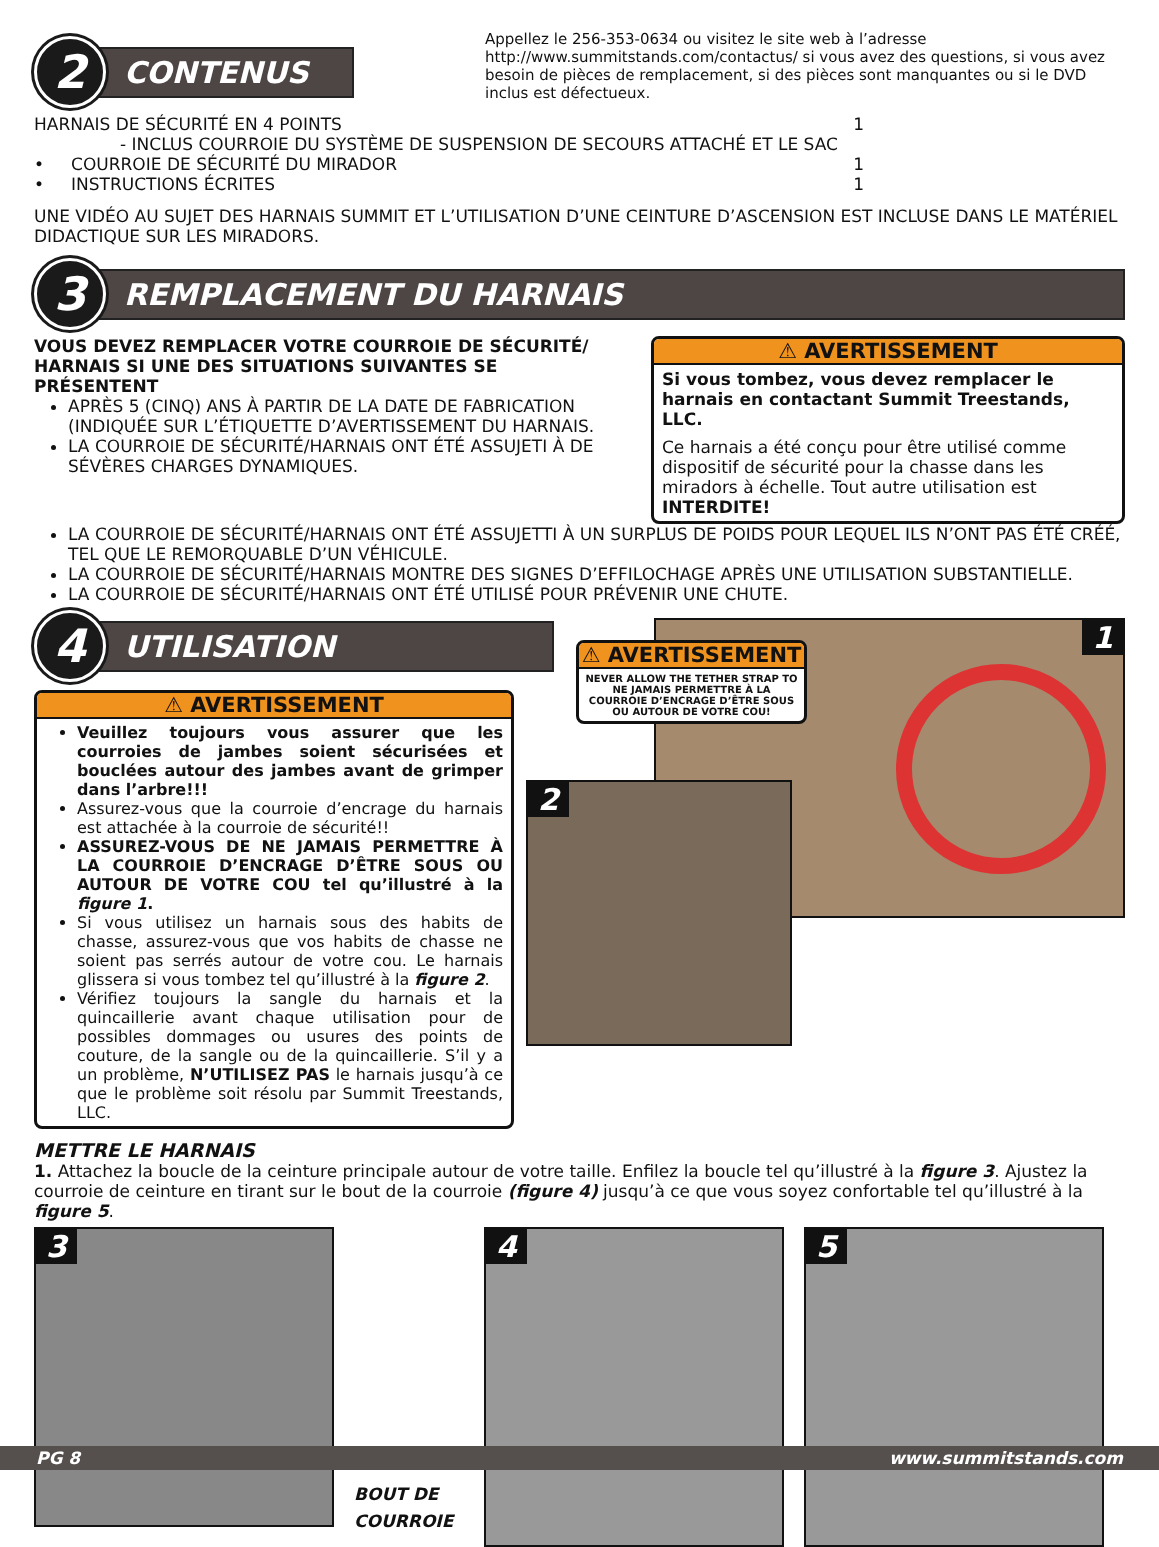2
CONTENUS
Appellez le 256-353-0634 ou visitez le site web à l’adresse http://www.summitstands.com/contactus/ si vous avez des questions, si vous avez besoin de pièces de remplacement, si des pièces sont manquantes ou si le DVD inclus est défectueux.
HARNAIS DE SÉCURITÉ EN 4 POINTS 1
- INCLUS COURROIE DU SYSTÈME DE SUSPENSION DE SECOURS ATTACHÉ ET LE SAC
• COURROIE DE SÉCURITÉ DU MIRADOR 1
• INSTRUCTIONS ÉCRITES 1
UNE VIDÉO AU SUJET DES HARNAIS SUMMIT ET L’UTILISATION D’UNE CEINTURE D’ASCENSION EST INCLUSE DANS LE MATÉRIEL DIDACTIQUE SUR LES MIRADORS.
3
REMPLACEMENT DU HARNAIS
VOUS DEVEZ REMPLACER VOTRE COURROIE DE SÉCURITÉ/ HARNAIS SI UNE DES SITUATIONS SUIVANTES SE PRÉSENTENT
APRÈS 5 (CINQ) ANS À PARTIR DE LA DATE DE FABRICATION (INDIQUÉE SUR L’ÉTIQUETTE D’AVERTISSEMENT DU HARNAIS.
LA COURROIE DE SÉCURITÉ/HARNAIS ONT ÉTÉ ASSUJETI À DE SÉVÈRES CHARGES DYNAMIQUES.
⚠ AVERTISSEMENT
Si vous tombez, vous devez remplacer le harnais en contactant Summit Treestands, LLC.
Ce harnais a été conçu pour être utilisé comme dispositif de sécurité pour la chasse dans les miradors à échelle. Tout autre utilisation est INTERDITE!
LA COURROIE DE SÉCURITÉ/HARNAIS ONT ÉTÉ ASSUJETTI À UN SURPLUS DE POIDS POUR LEQUEL ILS N’ONT PAS ÉTÉ CRÉÉ, TEL QUE LE REMORQUABLE D’UN VÉHICULE.
LA COURROIE DE SÉCURITÉ/HARNAIS MONTRE DES SIGNES D’EFFILOCHAGE APRÈS UNE UTILISATION SUBSTANTIELLE.
LA COURROIE DE SÉCURITÉ/HARNAIS ONT ÉTÉ UTILISÉ POUR PRÉVENIR UNE CHUTE.
4
UTILISATION
⚠ AVERTISSEMENT
Veuillez toujours vous assurer que les courroies de jambes soient sécurisées et bouclées autour des jambes avant de grimper dans l’arbre!!!
Assurez-vous que la courroie d’encrage du harnais est attachée à la courroie de sécurité!!
ASSUREZ-VOUS DE NE JAMAIS PERMETTRE À LA COURROIE D’ENCRAGE D’ÊTRE SOUS OU AUTOUR DE VOTRE COU tel qu’illustré à la figure 1.
Si vous utilisez un harnais sous des habits de chasse, assurez-vous que vos habits de chasse ne soient pas serrés autour de votre cou. Le harnais glissera si vous tombez tel qu’illustré à la figure 2.
Vérifiez toujours la sangle du harnais et la quincaillerie avant chaque utilisation pour de possibles dommages ou usures des points de couture, de la sangle ou de la quincaillerie. S’il y a un problème, N’UTILISEZ PAS le harnais jusqu’à ce que le problème soit résolu par Summit Treestands, LLC.
1
⚠ AVERTISSEMENT
NEVER ALLOW THE TETHER STRAP TO NE JAMAIS PERMETTRE À LA COURROIE D’ENCRAGE D’ÊTRE SOUS OU AUTOUR DE VOTRE COU!
2
METTRE LE HARNAIS
1. Attachez la boucle de la ceinture principale autour de votre taille. Enfilez la boucle tel qu’illustré à la figure 3. Ajustez la courroie de ceinture en tirant sur le bout de la courroie (figure 4) jusqu’à ce que vous soyez confortable tel qu’illustré à la figure 5.
3
BOUT DE COURROIE
4
5
PG 8 www.summitstands.com